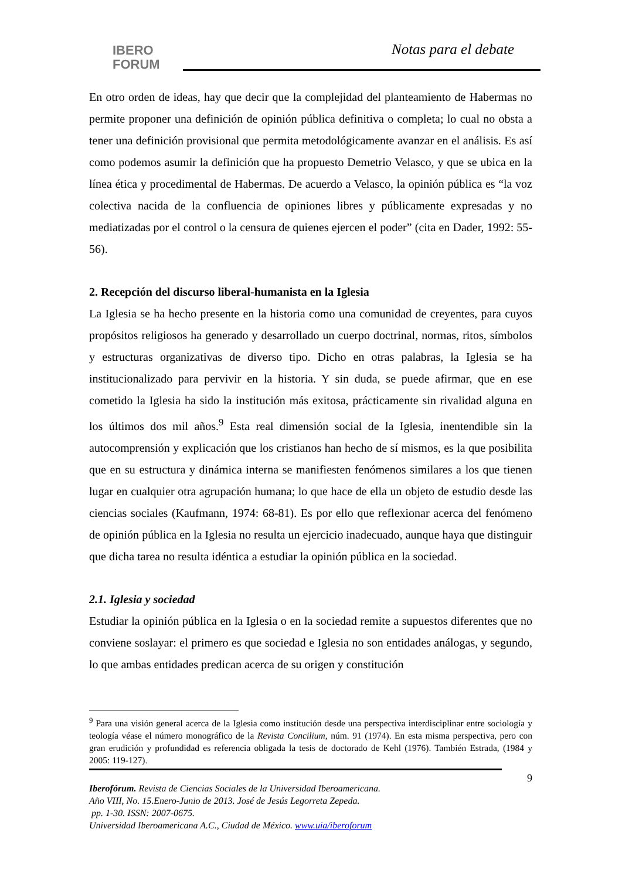IBERO
FORUM
Notas para el debate
En otro orden de ideas, hay que decir que la complejidad del planteamiento de Habermas no permite proponer una definición de opinión pública definitiva o completa; lo cual no obsta a tener una definición provisional que permita metodológicamente avanzar en el análisis. Es así como podemos asumir la definición que ha propuesto Demetrio Velasco, y que se ubica en la línea ética y procedimental de Habermas. De acuerdo a Velasco, la opinión pública es “la voz colectiva nacida de la confluencia de opiniones libres y públicamente expresadas y no mediatizadas por el control o la censura de quienes ejercen el poder” (cita en Dader, 1992: 55-56).
2. Recepción del discurso liberal-humanista en la Iglesia
La Iglesia se ha hecho presente en la historia como una comunidad de creyentes, para cuyos propósitos religiosos ha generado y desarrollado un cuerpo doctrinal, normas, ritos, símbolos y estructuras organizativas de diverso tipo. Dicho en otras palabras, la Iglesia se ha institucionalizado para pervivir en la historia. Y sin duda, se puede afirmar, que en ese cometido la Iglesia ha sido la institución más exitosa, prácticamente sin rivalidad alguna en los últimos dos mil años.<sup>9</sup> Esta real dimensión social de la Iglesia, inentendible sin la autocomprensión y explicación que los cristianos han hecho de sí mismos, es la que posibilita que en su estructura y dinámica interna se manifiesten fenómenos similares a los que tienen lugar en cualquier otra agrupación humana; lo que hace de ella un objeto de estudio desde las ciencias sociales (Kaufmann, 1974: 68-81). Es por ello que reflexionar acerca del fenómeno de opinión pública en la Iglesia no resulta un ejercicio inadecuado, aunque haya que distinguir que dicha tarea no resulta idéntica a estudiar la opinión pública en la sociedad.
2.1. Iglesia y sociedad
Estudiar la opinión pública en la Iglesia o en la sociedad remite a supuestos diferentes que no conviene soslayar: el primero es que sociedad e Iglesia no son entidades análogas, y segundo, lo que ambas entidades predican acerca de su origen y constitución
<sup>9</sup> Para una visión general acerca de la Iglesia como institución desde una perspectiva interdisciplinar entre sociología y teología véase el número monográfico de la Revista Concilium, núm. 91 (1974). En esta misma perspectiva, pero con gran erudición y profundidad es referencia obligada la tesis de doctorado de Kehl (1976). También Estrada, (1984 y 2005: 119-127).
9
Iberofórum. Revista de Ciencias Sociales de la Universidad Iberoamericana.
Año VIII, No. 15.Enero-Junio de 2013. José de Jesús Legorreta Zepeda.
pp. 1-30. ISSN: 2007-0675.
Universidad Iberoamericana A.C., Ciudad de México. www.uia/iberoforum